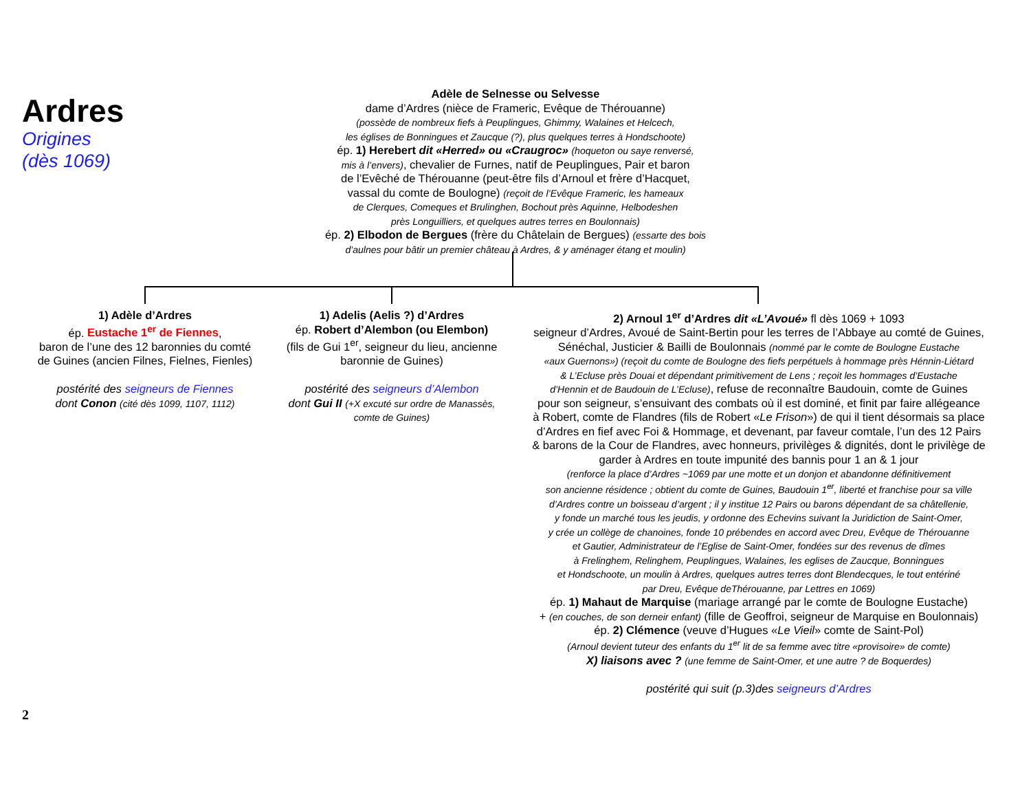Ardres
Origines
(dès 1069)
Adèle de Selnesse ou Selvesse
dame d’Ardres (nièce de Frameric, Evêque de Thérouanne)
(possède de nombreux fiefs à Peuplingues, Ghimmy, Walaines et Helcech,
les églises de Bonningues et Zaucque (?), plus quelques terres à Hondschoote)
ép. 1) Herebert dit «Herred» ou «Craugroc» (hoqueton ou saye renversé,
mis à l’envers), chevalier de Furnes, natif de Peuplingues, Pair et baron
de l’Evêché de Thérouanne (peut-être fils d’Arnoul et frère d’Hacquet,
vassal du comte de Boulogne) (reçoit de l’Evêque Frameric, les hameaux
de Clerques, Comeques et Brulinghen, Bochout près Aquinne, Helbodeshen
près Longuilliers, et quelques autres terres en Boulonnais)
ép. 2) Elbodon de Bergues (frère du Châtelain de Bergues) (essarte des bois
d’aulnes pour bâtir un premier château à Ardres, & y aménager étang et moulin)
1) Adèle d’Ardres
ép. Eustache 1<sup>er</sup> de Fiennes,
baron de l’une des 12 baronnies du comté
de Guines (ancien Filnes, Fielnes, Fienles)
postérité des seigneurs de Fiennes
dont Conon (cité dès 1099, 1107, 1112)
1) Adelis (Aelis ?) d’Ardres
ép. Robert d’Alembon (ou Elembon)
(fils de Gui 1<sup>er</sup>, seigneur du lieu, ancienne
baronnie de Guines)
postérité des seigneurs d’Alembon
dont Gui II (+X excuté sur ordre de Manassès,
comte de Guines)
2) Arnoul 1<sup>er</sup> d’Ardres dit «L’Avoué» fl dès 1069 + 1093
seigneur d’Ardres, Avoué de Saint-Bertin pour les terres de l’Abbaye au comté de Guines,
Sénéchal, Justicier & Bailli de Boulonnais (nommé par le comte de Boulogne Eustache
«aux Guernons») (reçoit du comte de Boulogne des fiefs perpétuels à hommage près Hénnin-Liétard
& L’Ecluse près Douai et dépendant primitivement de Lens ; reçoit les hommages d’Eustache
d’Hennin et de Baudouin de L’Ecluse), refuse de reconnaître Baudouin, comte de Guines
pour son seigneur, s’ensuivant des combats où il est dominé, et finit par faire allégeance
à Robert, comte de Flandres (fils de Robert «Le Frison») de qui il tient désormais sa place
d’Ardres en fief avec Foi & Hommage, et devenant, par faveur comtale, l’un des 12 Pairs
& barons de la Cour de Flandres, avec honneurs, privilèges & dignités, dont le privilège de
garder à Ardres en toute impunité des bannis pour 1 an & 1 jour
(renforce la place d’Ardres ~1069 par une motte et un donjon et abandonne définitivement
son ancienne résidence ; obtient du comte de Guines, Baudouin 1<sup>er</sup>, liberté et franchise pour sa ville
d’Ardres contre un boisseau d’argent ; il y institue 12 Pairs ou barons dépendant de sa châtellenie,
y fonde un marché tous les jeudis, y ordonne des Echevins suivant la Juridiction de Saint-Omer,
y crée un collège de chanoines, fonde 10 prébendes en accord avec Dreu, Evêque de Thérouanne
et Gautier, Administrateur de l’Eglise de Saint-Omer, fondées sur des revenus de dîmes
à Frelinghem, Relinghem, Peuplingues, Walaines, les eglises de Zaucque, Bonningues
et Hondschoote, un moulin à Ardres, quelques autres terres dont Blendecques, le tout entériné
par Dreu, Evêque deThérouanne, par Lettres en 1069)
ép. 1) Mahaut de Marquise (mariage arrangé par le comte de Boulogne Eustache)
+ (en couches, de son derneir enfant) (fille de Geoffroi, seigneur de Marquise en Boulonnais)
ép. 2) Clémence (veuve d’Hugues «Le Vieil» comte de Saint-Pol)
(Arnoul devient tuteur des enfants du 1<sup>er</sup> lit de sa femme avec titre «provisoire» de comte)
X) liaisons avec ? (une femme de Saint-Omer, et une autre ? de Boquerdes)
postérité qui suit (p.3)des seigneurs d’Ardres
2